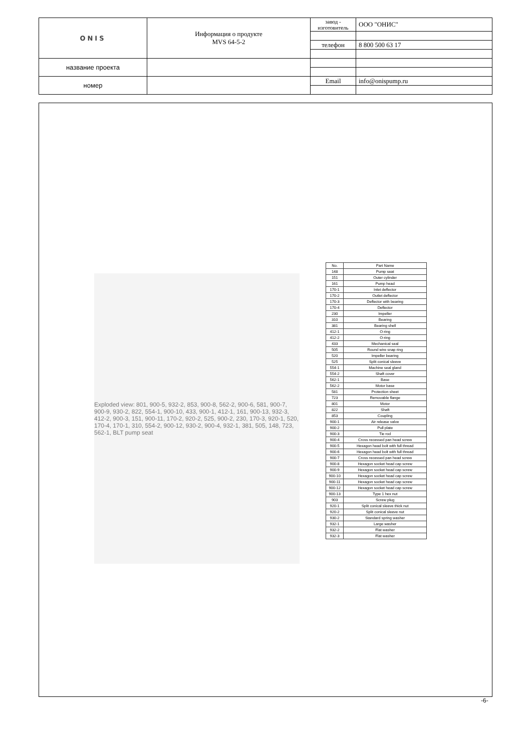| ONIS | Информация о продукте MVS 64-5-2 | завод - изготовитель | ООО "ОНИС" |
| | | телефон | 8 800 500 63 17 |
| название проекта | | | |
| номер | | Email | info@onispump.ru |
Exploded view: 801, 900-5, 932-2, 853, 900-8, 562-2, 900-6, 581, 900-7, 900-9, 930-2, 822, 554-1, 900-10, 433, 900-1, 412-1, 161, 900-13, 932-3, 412-2, 900-3, 151, 900-11, 170-2, 920-2, 525, 900-2, 230, 170-3, 920-1, 520, 170-4, 170-1, 310, 554-2, 900-12, 930-2, 900-4, 932-1, 381, 505, 148, 723, 562-1, BLT pump seat
| No. | Part Name |
| --- | --- |
| 148 | Pump seat |
| 151 | Outer cylinder |
| 161 | Pump head |
| 170-1 | Inlet deflector |
| 170-2 | Outlet deflector |
| 170-3 | Deflector with bearing |
| 170-4 | Deflector |
| 230 | Impeller |
| 310 | Bearing |
| 381 | Bearing shell |
| 412-1 | O-ring |
| 412-2 | O-ring |
| 433 | Mechanical seal |
| 505 | Round wire snap ring |
| 520 | Impeller bearing |
| 525 | Split conical sleeve |
| 554-1 | Machine seal gland |
| 554-2 | Shaft cover |
| 562-1 | Base |
| 562-2 | Motor base |
| 581 | Protection sheet |
| 723 | Removable flange |
| 801 | Motor |
| 822 | Shaft |
| 853 | Coupling |
| 900-1 | Air release valve |
| 900-2 | Pull plate |
| 900-3 | Tie rod |
| 900-4 | Cross recessed pan head screw |
| 900-5 | Hexagon head bolt with full thread |
| 900-6 | Hexagon head bolt with full thread |
| 900-7 | Cross recessed pan head screw |
| 900-8 | Hexagon socket head cap screw |
| 900-9 | Hexagon socket head cap screw |
| 900-10 | Hexagon socket head cap screw |
| 900-11 | Hexagon socket head cap screw |
| 900-12 | Hexagon socket head cap screw |
| 900-13 | Type 1 hex nut |
| 903 | Screw plug |
| 920-1 | Split conical sleeve thick nut |
| 920-2 | Split conical sleeve nut |
| 930-2 | Standard spring washer |
| 932-1 | Large washer |
| 932-2 | Flat washer |
| 932-3 | Flat washer |
-6-